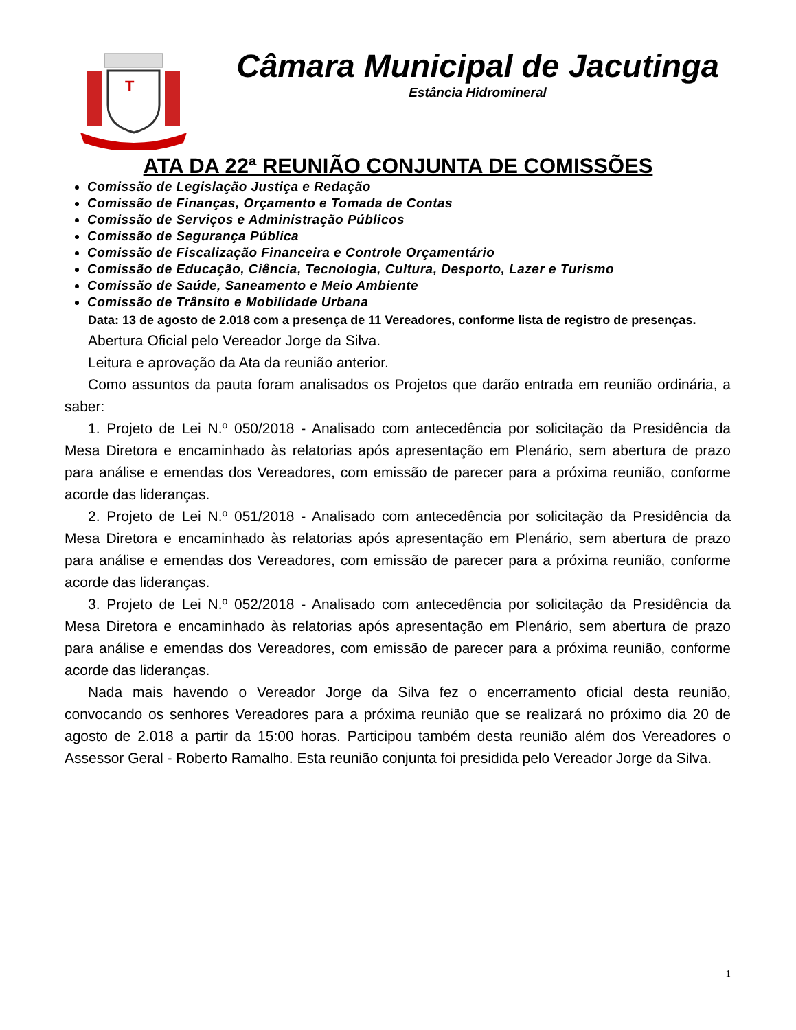T
Câmara Municipal de Jacutinga
Estância Hidromineral
ATA DA 22ª REUNIÃO CONJUNTA DE COMISSÕES
Comissão de Legislação Justiça e Redação
Comissão de Finanças, Orçamento e Tomada de Contas
Comissão de Serviços e Administração Públicos
Comissão de Segurança Pública
Comissão de Fiscalização Financeira e Controle Orçamentário
Comissão de Educação, Ciência, Tecnologia, Cultura, Desporto, Lazer e Turismo
Comissão de Saúde, Saneamento e Meio Ambiente
Comissão de Trânsito e Mobilidade Urbana
Data: 13 de agosto de 2.018 com a presença de 11 Vereadores, conforme lista de registro de presenças.
Abertura Oficial pelo Vereador Jorge da Silva.
Leitura e aprovação da Ata da reunião anterior.
Como assuntos da pauta foram analisados os Projetos que darão entrada em reunião ordinária, a saber:
1. Projeto de Lei N.º 050/2018 - Analisado com antecedência por solicitação da Presidência da Mesa Diretora e encaminhado às relatorias após apresentação em Plenário, sem abertura de prazo para análise e emendas dos Vereadores, com emissão de parecer para a próxima reunião, conforme acorde das lideranças.
2. Projeto de Lei N.º 051/2018 - Analisado com antecedência por solicitação da Presidência da Mesa Diretora e encaminhado às relatorias após apresentação em Plenário, sem abertura de prazo para análise e emendas dos Vereadores, com emissão de parecer para a próxima reunião, conforme acorde das lideranças.
3. Projeto de Lei N.º 052/2018 - Analisado com antecedência por solicitação da Presidência da Mesa Diretora e encaminhado às relatorias após apresentação em Plenário, sem abertura de prazo para análise e emendas dos Vereadores, com emissão de parecer para a próxima reunião, conforme acorde das lideranças.
Nada mais havendo o Vereador Jorge da Silva fez o encerramento oficial desta reunião, convocando os senhores Vereadores para a próxima reunião que se realizará no próximo dia 20 de agosto de 2.018 a partir da 15:00 horas. Participou também desta reunião além dos Vereadores o Assessor Geral - Roberto Ramalho. Esta reunião conjunta foi presidida pelo Vereador Jorge da Silva.
1